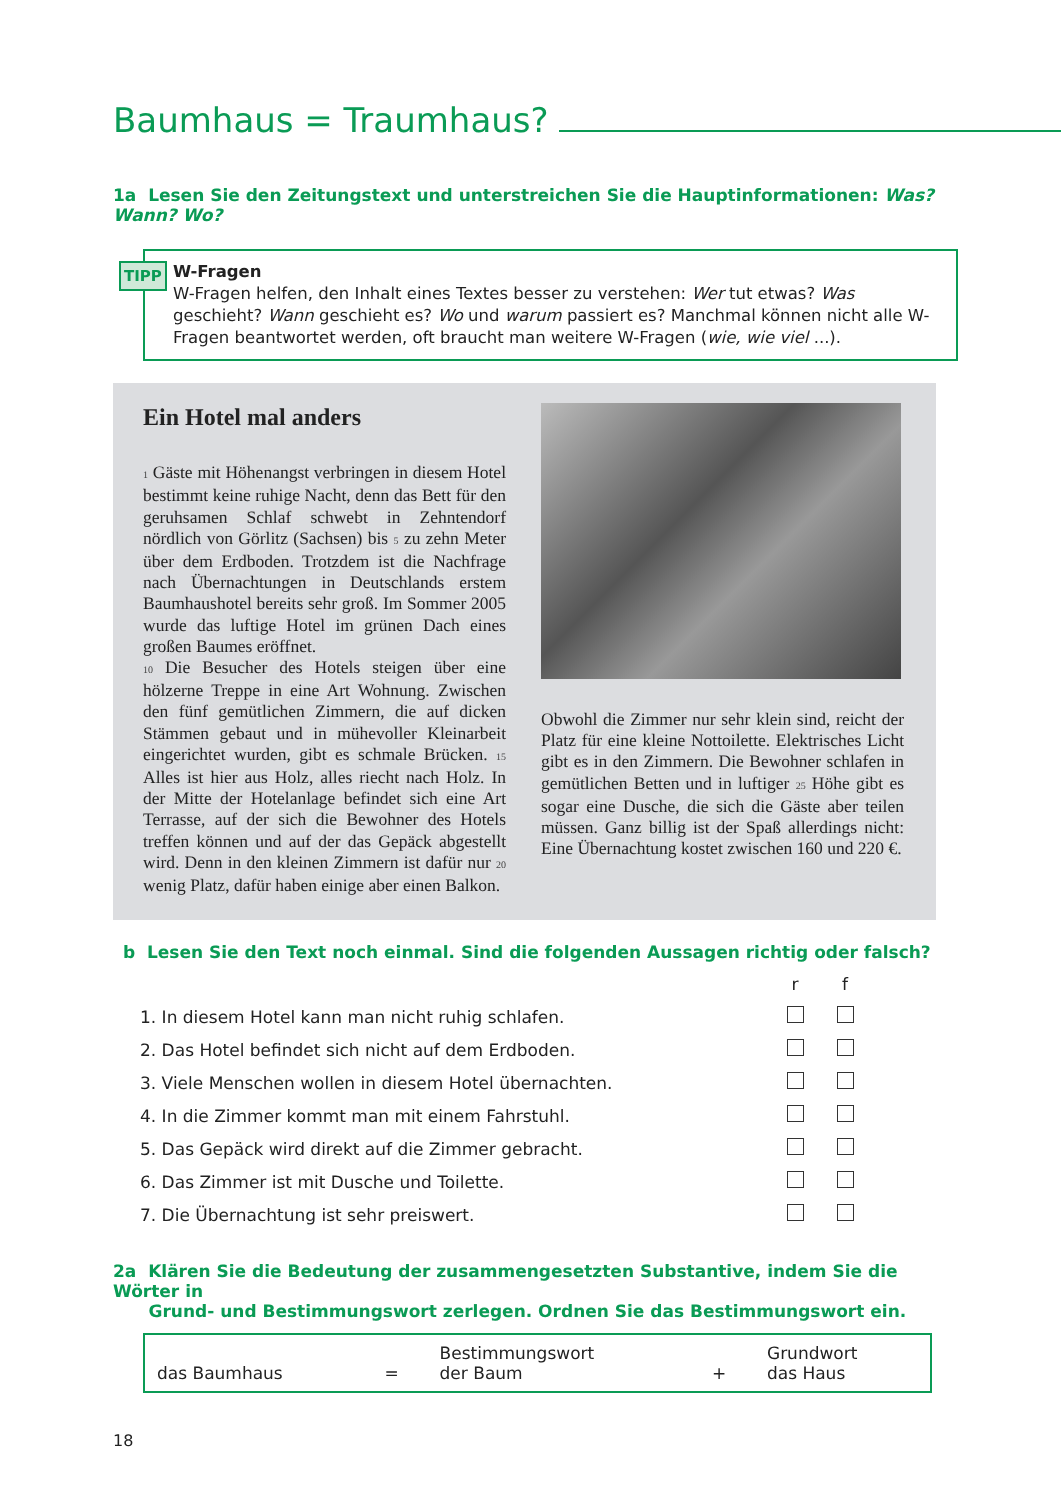Baumhaus = Traumhaus?
1a Lesen Sie den Zeitungstext und unterstreichen Sie die Hauptinformationen: Was? Wann? Wo?
TIPP W-Fragen
W-Fragen helfen, den Inhalt eines Textes besser zu verstehen: Wer tut etwas? Was geschieht? Wann geschieht es? Wo und warum passiert es? Manchmal können nicht alle W-Fragen beantwortet werden, oft braucht man weitere W-Fragen (wie, wie viel ...).
Ein Hotel mal anders
1 Gäste mit Höhenangst verbringen in diesem Hotel bestimmt keine ruhige Nacht, denn das Bett für den geruhsamen Schlaf schwebt in Zehntendorf nördlich von Görlitz (Sachsen) bis 5 zu zehn Meter über dem Erdboden. Trotzdem ist die Nachfrage nach Übernachtungen in Deutschlands erstem Baumhaushotel bereits sehr groß. Im Sommer 2005 wurde das luftige Hotel im grünen Dach eines großen Baumes eröffnet.
10 Die Besucher des Hotels steigen über eine hölzerne Treppe in eine Art Wohnung. Zwischen den fünf gemütlichen Zimmern, die auf dicken Stämmen gebaut und in mühevoller Kleinarbeit eingerichtet wurden, gibt es schmale Brücken. 15 Alles ist hier aus Holz, alles riecht nach Holz. In der Mitte der Hotelanlage befindet sich eine Art Terrasse, auf der sich die Bewohner des Hotels treffen können und auf der das Gepäck abgestellt wird. Denn in den kleinen Zimmern ist dafür nur 20 wenig Platz, dafür haben einige aber einen Balkon.
Obwohl die Zimmer nur sehr klein sind, reicht der Platz für eine kleine Nottoilette. Elektrisches Licht gibt es in den Zimmern. Die Bewohner schlafen in gemütlichen Betten und in luftiger 25 Höhe gibt es sogar eine Dusche, die sich die Gäste aber teilen müssen. Ganz billig ist der Spaß allerdings nicht: Eine Übernachtung kostet zwischen 160 und 220 €.
b Lesen Sie den Text noch einmal. Sind die folgenden Aussagen richtig oder falsch?
| | r | f |
| 1. In diesem Hotel kann man nicht ruhig schlafen. | | |
| 2. Das Hotel befindet sich nicht auf dem Erdboden. | | |
| 3. Viele Menschen wollen in diesem Hotel übernachten. | | |
| 4. In die Zimmer kommt man mit einem Fahrstuhl. | | |
| 5. Das Gepäck wird direkt auf die Zimmer gebracht. | | |
| 6. Das Zimmer ist mit Dusche und Toilette. | | |
| 7. Die Übernachtung ist sehr preiswert. | | |
2a Klären Sie die Bedeutung der zusammengesetzten Substantive, indem Sie die Wörter in
Grund- und Bestimmungswort zerlegen. Ordnen Sie das Bestimmungswort ein.
| das Baumhaus | = | Bestimmungswort der Baum | + | Grundwort das Haus |
18